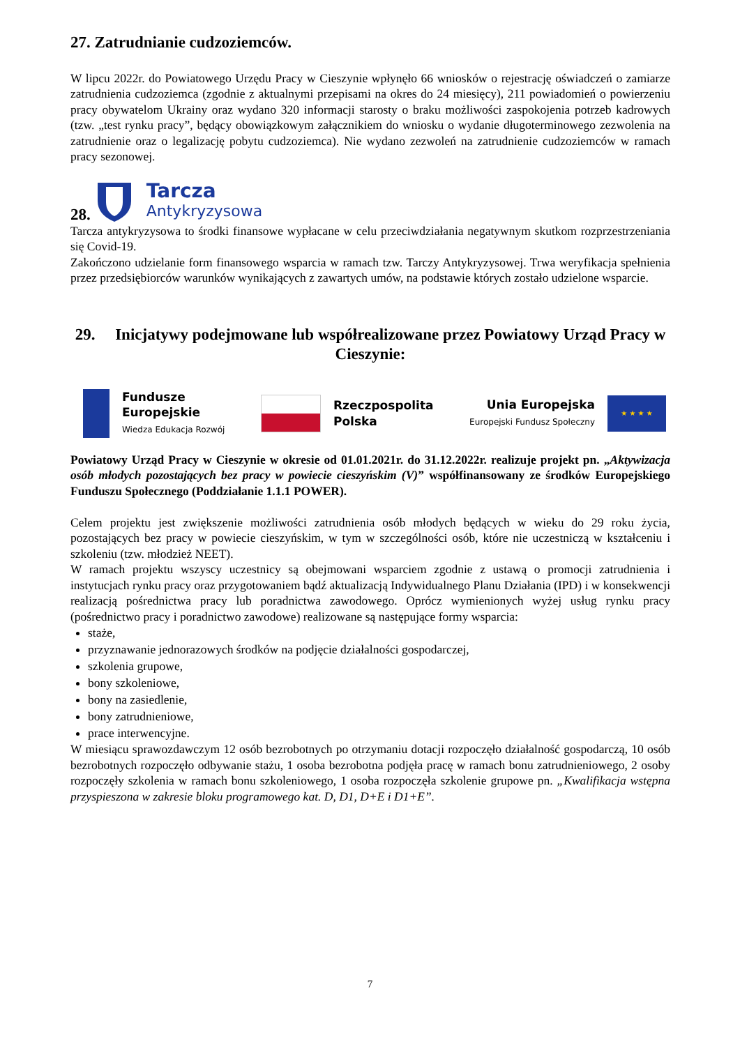27. Zatrudnianie cudzoziemców.
W lipcu 2022r. do Powiatowego Urzędu Pracy w Cieszynie wpłynęło 66 wniosków o rejestrację oświadczeń o zamiarze zatrudnienia cudzoziemca (zgodnie z aktualnymi przepisami na okres do 24 miesięcy), 211 powiadomień o powierzeniu pracy obywatelom Ukrainy oraz wydano 320 informacji starosty o braku możliwości zaspokojenia potrzeb kadrowych (tzw. „test rynku pracy”, będący obowiązkowym załącznikiem do wniosku o wydanie długoterminowego zezwolenia na zatrudnienie oraz o legalizację pobytu cudzoziemca). Nie wydano zezwoleń na zatrudnienie cudzoziemców w ramach pracy sezonowej.
28.
Tarcza
Antykryzysowa
Tarcza antykryzysowa to środki finansowe wypłacane w celu przeciwdziałania negatywnym skutkom rozprzestrzeniania się Covid-19.
Zakończono udzielanie form finansowego wsparcia w ramach tzw. Tarczy Antykryzysowej. Trwa weryfikacja spełnienia przez przedsiębiorców warunków wynikających z zawartych umów, na podstawie których zostało udzielone wsparcie.
29. Inicjatywy podejmowane lub współrealizowane przez Powiatowy Urząd Pracy w Cieszynie:
Fundusze
Europejskie
Wiedza Edukacja Rozwój
Rzeczpospolita
Polska
Unia Europejska
Europejski Fundusz Społeczny
★ ★ ★ ★
Powiatowy Urząd Pracy w Cieszynie w okresie od 01.01.2021r. do 31.12.2022r. realizuje projekt pn. „Aktywizacja osób młodych pozostających bez pracy w powiecie cieszyńskim (V)” współfinansowany ze środków Europejskiego Funduszu Społecznego (Poddziałanie 1.1.1 POWER).
Celem projektu jest zwiększenie możliwości zatrudnienia osób młodych będących w wieku do 29 roku życia, pozostających bez pracy w powiecie cieszyńskim, w tym w szczególności osób, które nie uczestniczą w kształceniu i szkoleniu (tzw. młodzież NEET).
W ramach projektu wszyscy uczestnicy są obejmowani wsparciem zgodnie z ustawą o promocji zatrudnienia i instytucjach rynku pracy oraz przygotowaniem bądź aktualizacją Indywidualnego Planu Działania (IPD) i w konsekwencji realizacją pośrednictwa pracy lub poradnictwa zawodowego. Oprócz wymienionych wyżej usług rynku pracy (pośrednictwo pracy i poradnictwo zawodowe) realizowane są następujące formy wsparcia:
staże,
przyznawanie jednorazowych środków na podjęcie działalności gospodarczej,
szkolenia grupowe,
bony szkoleniowe,
bony na zasiedlenie,
bony zatrudnieniowe,
prace interwencyjne.
W miesiącu sprawozdawczym 12 osób bezrobotnych po otrzymaniu dotacji rozpoczęło działalność gospodarczą, 10 osób bezrobotnych rozpoczęło odbywanie stażu, 1 osoba bezrobotna podjęła pracę w ramach bonu zatrudnieniowego, 2 osoby rozpoczęły szkolenia w ramach bonu szkoleniowego, 1 osoba rozpoczęła szkolenie grupowe pn. „Kwalifikacja wstępna przyspieszona w zakresie bloku programowego kat. D, D1, D+E i D1+E”.
7